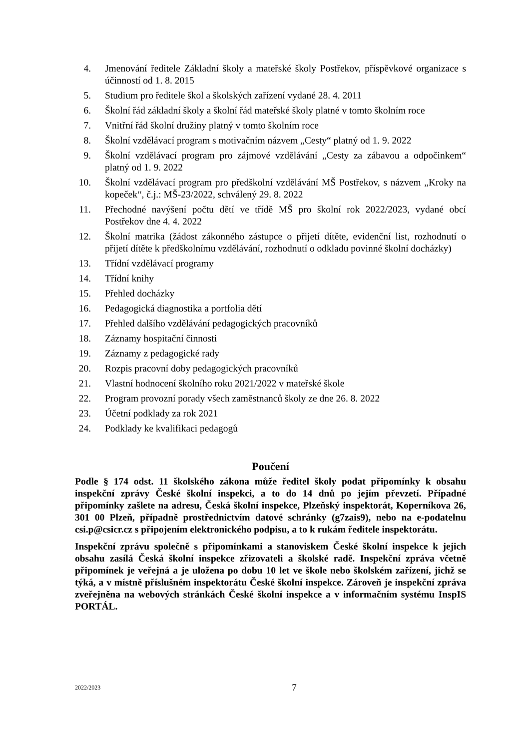4. Jmenování ředitele Základní školy a mateřské školy Postřekov, příspěvkové organizace s účinností od 1. 8. 2015
5. Studium pro ředitele škol a školských zařízení vydané 28. 4. 2011
6. Školní řád základní školy a školní řád mateřské školy platné v tomto školním roce
7. Vnitřní řád školní družiny platný v tomto školním roce
8. Školní vzdělávací program s motivačním názvem „Cesty“ platný od 1. 9. 2022
9. Školní vzdělávací program pro zájmové vzdělávání „Cesty za zábavou a odpočinkem“ platný od 1. 9. 2022
10. Školní vzdělávací program pro předškolní vzdělávání MŠ Postřekov, s názvem „Kroky na kopeček“, č.j.: MŠ-23/2022, schválený 29. 8. 2022
11. Přechodné navýšení počtu dětí ve třídě MŠ pro školní rok 2022/2023, vydané obcí Postřekov dne 4. 4. 2022
12. Školní matrika (žádost zákonného zástupce o přijetí dítěte, evidenční list, rozhodnutí o přijetí dítěte k předškolnímu vzdělávání, rozhodnutí o odkladu povinné školní docházky)
13. Třídní vzdělávací programy
14. Třídní knihy
15. Přehled docházky
16. Pedagogická diagnostika a portfolia dětí
17. Přehled dalšího vzdělávání pedagogických pracovníků
18. Záznamy hospitační činnosti
19. Záznamy z pedagogické rady
20. Rozpis pracovní doby pedagogických pracovníků
21. Vlastní hodnocení školního roku 2021/2022 v mateřské škole
22. Program provozní porady všech zaměstnanců školy ze dne 26. 8. 2022
23. Účetní podklady za rok 2021
24. Podklady ke kvalifikaci pedagogů
Poučení
Podle § 174 odst. 11 školského zákona může ředitel školy podat připomínky k obsahu inspekční zprávy České školní inspekci, a to do 14 dnů po jejím převzetí. Případné připomínky zašlete na adresu, Česká školní inspekce, Plzeňský inspektorát, Koperníkova 26, 301 00 Plzeň, případně prostřednictvím datové schránky (g7zais9), nebo na e-podatelnu csi.p@csicr.cz s připojením elektronického podpisu, a to k rukám ředitele inspektorátu.
Inspekční zprávu společně s připomínkami a stanoviskem České školní inspekce k jejich obsahu zasílá Česká školní inspekce zřizovateli a školské radě. Inspekční zpráva včetně připomínek je veřejná a je uložena po dobu 10 let ve škole nebo školském zařízení, jichž se týká, a v místně příslušném inspektorátu České školní inspekce. Zároveň je inspekční zpráva zveřejněna na webových stránkách České školní inspekce a v informačním systému InspIS PORTÁL.
2022/2023 7